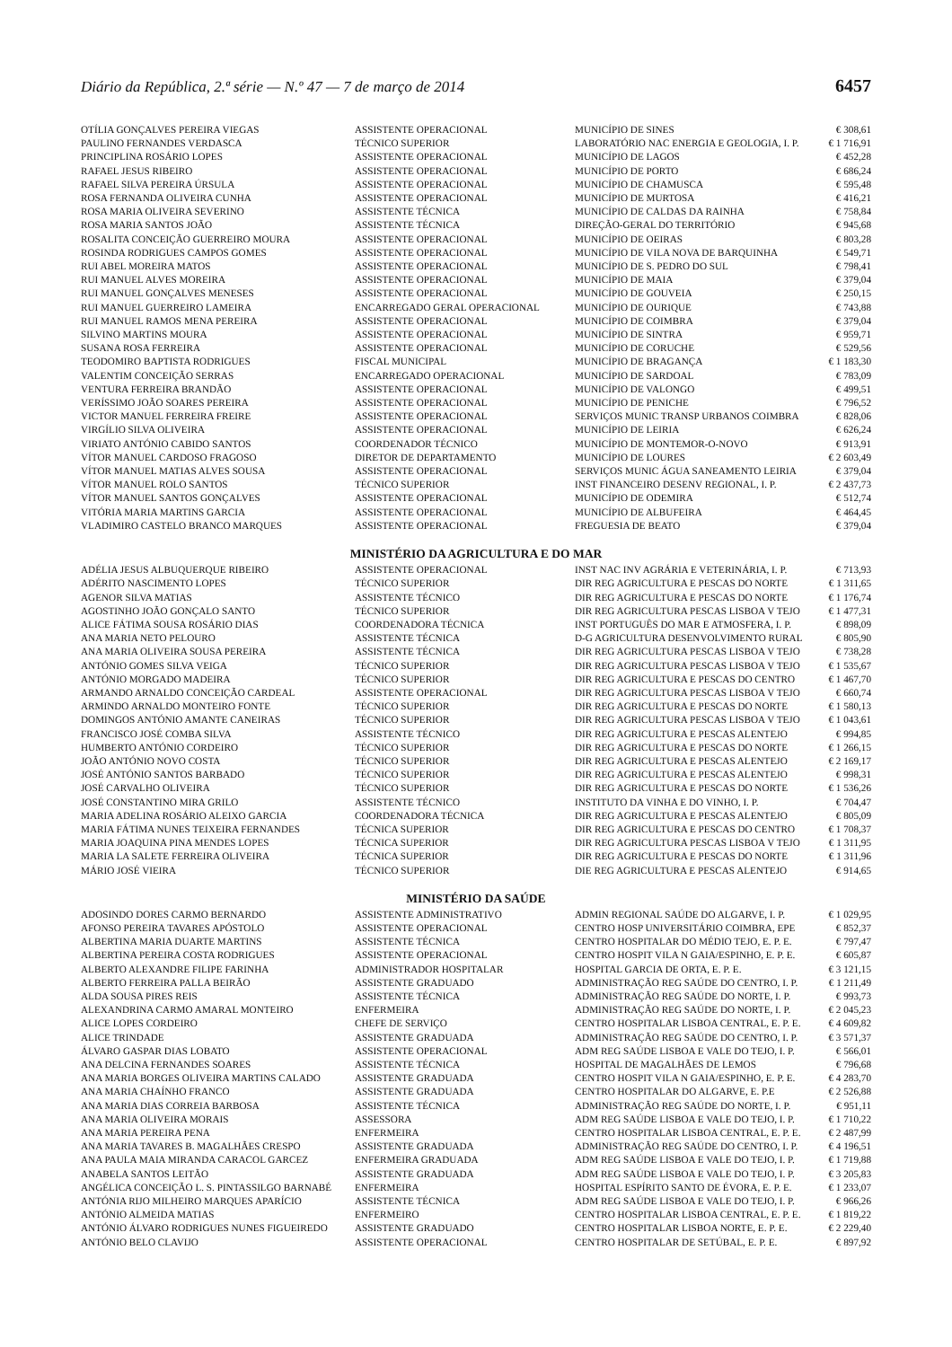Diário da República, 2.ª série — N.º 47 — 7 de março de 2014 6457
| OTÍLIA GONÇALVES PEREIRA VIEGAS | ASSISTENTE OPERACIONAL | MUNICÍPIO DE SINES | € 308,61 |
| PAULINO FERNANDES VERDASCA | TÉCNICO SUPERIOR | LABORATÓRIO NAC ENERGIA E GEOLOGIA, I. P. | € 1 716,91 |
| PRINCIPLINA ROSÁRIO LOPES | ASSISTENTE OPERACIONAL | MUNICÍPIO DE LAGOS | € 452,28 |
| RAFAEL JESUS RIBEIRO | ASSISTENTE OPERACIONAL | MUNICÍPIO DE PORTO | € 686,24 |
| RAFAEL SILVA PEREIRA ÚRSULA | ASSISTENTE OPERACIONAL | MUNICÍPIO DE CHAMUSCA | € 595,48 |
| ROSA FERNANDA OLIVEIRA CUNHA | ASSISTENTE OPERACIONAL | MUNICÍPIO DE MURTOSA | € 416,21 |
| ROSA MARIA OLIVEIRA SEVERINO | ASSISTENTE TÉCNICA | MUNICÍPIO DE CALDAS DA RAINHA | € 758,84 |
| ROSA MARIA SANTOS JOÃO | ASSISTENTE TÉCNICA | DIREÇÃO-GERAL DO TERRITÓRIO | € 945,68 |
| ROSALITA CONCEIÇÃO GUERREIRO MOURA | ASSISTENTE OPERACIONAL | MUNICÍPIO DE OEIRAS | € 803,28 |
| ROSINDA RODRIGUES CAMPOS GOMES | ASSISTENTE OPERACIONAL | MUNICÍPIO DE VILA NOVA DE BARQUINHA | € 549,71 |
| RUI ABEL MOREIRA MATOS | ASSISTENTE OPERACIONAL | MUNICÍPIO DE S. PEDRO DO SUL | € 798,41 |
| RUI MANUEL ALVES MOREIRA | ASSISTENTE OPERACIONAL | MUNICÍPIO DE MAIA | € 379,04 |
| RUI MANUEL GONÇALVES MENESES | ASSISTENTE OPERACIONAL | MUNICÍPIO DE GOUVEIA | € 250,15 |
| RUI MANUEL GUERREIRO LAMEIRA | ENCARREGADO GERAL OPERACIONAL | MUNICÍPIO DE OURIQUE | € 743,88 |
| RUI MANUEL RAMOS MENA PEREIRA | ASSISTENTE OPERACIONAL | MUNICÍPIO DE COIMBRA | € 379,04 |
| SILVINO MARTINS MOURA | ASSISTENTE OPERACIONAL | MUNICÍPIO DE SINTRA | € 959,71 |
| SUSANA ROSA FERREIRA | ASSISTENTE OPERACIONAL | MUNICÍPIO DE CORUCHE | € 529,56 |
| TEODOMIRO BAPTISTA RODRIGUES | FISCAL MUNICIPAL | MUNICÍPIO DE BRAGANÇA | € 1 183,30 |
| VALENTIM CONCEIÇÃO SERRAS | ENCARREGADO OPERACIONAL | MUNICÍPIO DE SARDOAL | € 783,09 |
| VENTURA FERREIRA BRANDÃO | ASSISTENTE OPERACIONAL | MUNICÍPIO DE VALONGO | € 499,51 |
| VERÍSSIMO JOÃO SOARES PEREIRA | ASSISTENTE OPERACIONAL | MUNICÍPIO DE PENICHE | € 796,52 |
| VICTOR MANUEL FERREIRA FREIRE | ASSISTENTE OPERACIONAL | SERVIÇOS MUNIC TRANSP URBANOS COIMBRA | € 828,06 |
| VIRGÍLIO SILVA OLIVEIRA | ASSISTENTE OPERACIONAL | MUNICÍPIO DE LEIRIA | € 626,24 |
| VIRIATO ANTÓNIO CABIDO SANTOS | COORDENADOR TÉCNICO | MUNICÍPIO DE MONTEMOR-O-NOVO | € 913,91 |
| VÍTOR MANUEL CARDOSO FRAGOSO | DIRETOR DE DEPARTAMENTO | MUNICÍPIO DE LOURES | € 2 603,49 |
| VÍTOR MANUEL MATIAS ALVES SOUSA | ASSISTENTE OPERACIONAL | SERVIÇOS MUNIC ÁGUA SANEAMENTO LEIRIA | € 379,04 |
| VÍTOR MANUEL ROLO SANTOS | TÉCNICO SUPERIOR | INST FINANCEIRO DESENV REGIONAL, I. P. | € 2 437,73 |
| VÍTOR MANUEL SANTOS GONÇALVES | ASSISTENTE OPERACIONAL | MUNICÍPIO DE ODEMIRA | € 512,74 |
| VITÓRIA MARIA MARTINS GARCIA | ASSISTENTE OPERACIONAL | MUNICÍPIO DE ALBUFEIRA | € 464,45 |
| VLADIMIRO CASTELO BRANCO MARQUES | ASSISTENTE OPERACIONAL | FREGUESIA DE BEATO | € 379,04 |
MINISTÉRIO DA AGRICULTURA E DO MAR
| ADÉLIA JESUS ALBUQUERQUE RIBEIRO | ASSISTENTE OPERACIONAL | INST NAC INV AGRÁRIA E VETERINÁRIA, I. P. | € 713,93 |
| ADÉRITO NASCIMENTO LOPES | TÉCNICO SUPERIOR | DIR REG AGRICULTURA E PESCAS DO NORTE | € 1 311,65 |
| AGENOR SILVA MATIAS | ASSISTENTE TÉCNICO | DIR REG AGRICULTURA E PESCAS DO NORTE | € 1 176,74 |
| AGOSTINHO JOÃO GONÇALO SANTO | TÉCNICO SUPERIOR | DIR REG AGRICULTURA PESCAS LISBOA V TEJO | € 1 477,31 |
| ALICE FÁTIMA SOUSA ROSÁRIO DIAS | COORDENADORA TÉCNICA | INST PORTUGUÊS DO MAR E ATMOSFERA, I. P. | € 898,09 |
| ANA MARIA NETO PELOURO | ASSISTENTE TÉCNICA | D-G AGRICULTURA DESENVOLVIMENTO RURAL | € 805,90 |
| ANA MARIA OLIVEIRA SOUSA PEREIRA | ASSISTENTE TÉCNICA | DIR REG AGRICULTURA PESCAS LISBOA V TEJO | € 738,28 |
| ANTÓNIO GOMES SILVA VEIGA | TÉCNICO SUPERIOR | DIR REG AGRICULTURA PESCAS LISBOA V TEJO | € 1 535,67 |
| ANTÓNIO MORGADO MADEIRA | TÉCNICO SUPERIOR | DIR REG AGRICULTURA E PESCAS DO CENTRO | € 1 467,70 |
| ARMANDO ARNALDO CONCEIÇÃO CARDEAL | ASSISTENTE OPERACIONAL | DIR REG AGRICULTURA PESCAS LISBOA V TEJO | € 660,74 |
| ARMINDO ARNALDO MONTEIRO FONTE | TÉCNICO SUPERIOR | DIR REG AGRICULTURA E PESCAS DO NORTE | € 1 580,13 |
| DOMINGOS ANTÓNIO AMANTE CANEIRAS | TÉCNICO SUPERIOR | DIR REG AGRICULTURA PESCAS LISBOA V TEJO | € 1 043,61 |
| FRANCISCO JOSÉ COMBA SILVA | ASSISTENTE TÉCNICO | DIR REG AGRICULTURA E PESCAS ALENTEJO | € 994,85 |
| HUMBERTO ANTÓNIO CORDEIRO | TÉCNICO SUPERIOR | DIR REG AGRICULTURA E PESCAS DO NORTE | € 1 266,15 |
| JOÃO ANTÓNIO NOVO COSTA | TÉCNICO SUPERIOR | DIR REG AGRICULTURA E PESCAS ALENTEJO | € 2 169,17 |
| JOSÉ ANTÓNIO SANTOS BARBADO | TÉCNICO SUPERIOR | DIR REG AGRICULTURA E PESCAS ALENTEJO | € 998,31 |
| JOSÉ CARVALHO OLIVEIRA | TÉCNICO SUPERIOR | DIR REG AGRICULTURA E PESCAS DO NORTE | € 1 536,26 |
| JOSÉ CONSTANTINO MIRA GRILO | ASSISTENTE TÉCNICO | INSTITUTO DA VINHA E DO VINHO, I. P. | € 704,47 |
| MARIA ADELINA ROSÁRIO ALEIXO GARCIA | COORDENADORA TÉCNICA | DIR REG AGRICULTURA E PESCAS ALENTEJO | € 805,09 |
| MARIA FÁTIMA NUNES TEIXEIRA FERNANDES | TÉCNICA SUPERIOR | DIR REG AGRICULTURA E PESCAS DO CENTRO | € 1 708,37 |
| MARIA JOAQUINA PINA MENDES LOPES | TÉCNICA SUPERIOR | DIR REG AGRICULTURA PESCAS LISBOA V TEJO | € 1 311,95 |
| MARIA LA SALETE FERREIRA OLIVEIRA | TÉCNICA SUPERIOR | DIR REG AGRICULTURA E PESCAS DO NORTE | € 1 311,96 |
| MÁRIO JOSÉ VIEIRA | TÉCNICO SUPERIOR | DIE REG AGRICULTURA E PESCAS ALENTEJO | € 914,65 |
MINISTÉRIO DA SAÚDE
| ADOSINDO DORES CARMO BERNARDO | ASSISTENTE ADMINISTRATIVO | ADMIN REGIONAL SAÚDE DO ALGARVE, I. P. | € 1 029,95 |
| AFONSO PEREIRA TAVARES APÓSTOLO | ASSISTENTE OPERACIONAL | CENTRO HOSP UNIVERSITÁRIO COIMBRA, EPE | € 852,37 |
| ALBERTINA MARIA DUARTE MARTINS | ASSISTENTE TÉCNICA | CENTRO HOSPITALAR DO MÉDIO TEJO, E. P. E. | € 797,47 |
| ALBERTINA PEREIRA COSTA RODRIGUES | ASSISTENTE OPERACIONAL | CENTRO HOSPIT VILA N GAIA/ESPINHO, E. P. E. | € 605,87 |
| ALBERTO ALEXANDRE FILIPE FARINHA | ADMINISTRADOR HOSPITALAR | HOSPITAL GARCIA DE ORTA, E. P. E. | € 3 121,15 |
| ALBERTO FERREIRA PALLA BEIRÃO | ASSISTENTE GRADUADO | ADMINISTRAÇÃO REG SAÚDE DO CENTRO, I. P. | € 1 211,49 |
| ALDA SOUSA PIRES REIS | ASSISTENTE TÉCNICA | ADMINISTRAÇÃO REG SAÚDE DO NORTE, I. P. | € 993,73 |
| ALEXANDRINA CARMO AMARAL MONTEIRO | ENFERMEIRA | ADMINISTRAÇÃO REG SAÚDE DO NORTE, I. P. | € 2 045,23 |
| ALICE LOPES CORDEIRO | CHEFE DE SERVIÇO | CENTRO HOSPITALAR LISBOA CENTRAL, E. P. E. | € 4 609,82 |
| ALICE TRINDADE | ASSISTENTE GRADUADA | ADMINISTRAÇÃO REG SAÚDE DO CENTRO, I. P. | € 3 571,37 |
| ÁLVARO GASPAR DIAS LOBATO | ASSISTENTE OPERACIONAL | ADM REG SAÚDE LISBOA E VALE DO TEJO, I. P. | € 566,01 |
| ANA DELCINA FERNANDES SOARES | ASSISTENTE TÉCNICA | HOSPITAL DE MAGALHÃES DE LEMOS | € 796,68 |
| ANA MARIA BORGES OLIVEIRA MARTINS CALADO | ASSISTENTE GRADUADA | CENTRO HOSPIT VILA N GAIA/ESPINHO, E. P. E. | € 4 283,70 |
| ANA MARIA CHAÍNHO FRANCO | ASSISTENTE GRADUADA | CENTRO HOSPITALAR DO ALGARVE, E. P.E | € 2 526,88 |
| ANA MARIA DIAS CORREIA BARBOSA | ASSISTENTE TÉCNICA | ADMINISTRAÇÃO REG SAÚDE DO NORTE, I. P. | € 951,11 |
| ANA MARIA OLIVEIRA MORAIS | ASSESSORA | ADM REG SAÚDE LISBOA E VALE DO TEJO, I. P. | € 1 710,22 |
| ANA MARIA PEREIRA PENA | ENFERMEIRA | CENTRO HOSPITALAR LISBOA CENTRAL, E. P. E. | € 2 487,99 |
| ANA MARIA TAVARES B. MAGALHÃES CRESPO | ASSISTENTE GRADUADA | ADMINISTRAÇÃO REG SAÚDE DO CENTRO, I. P. | € 4 196,51 |
| ANA PAULA MAIA MIRANDA CARACOL GARCEZ | ENFERMEIRA GRADUADA | ADM REG SAÚDE LISBOA E VALE DO TEJO, I. P. | € 1 719,88 |
| ANABELA SANTOS LEITÃO | ASSISTENTE GRADUADA | ADM REG SAÚDE LISBOA E VALE DO TEJO, I. P. | € 3 205,83 |
| ANGÉLICA CONCEIÇÃO L. S. PINTASSILGO BARNABÉ | ENFERMEIRA | HOSPITAL ESPÍRITO SANTO DE ÉVORA, E. P. E. | € 1 233,07 |
| ANTÓNIA RIJO MILHEIRO MARQUES APARÍCIO | ASSISTENTE TÉCNICA | ADM REG SAÚDE LISBOA E VALE DO TEJO, I. P. | € 966,26 |
| ANTÓNIO ALMEIDA MATIAS | ENFERMEIRO | CENTRO HOSPITALAR LISBOA CENTRAL, E. P. E. | € 1 819,22 |
| ANTÓNIO ÁLVARO RODRIGUES NUNES FIGUEIREDO | ASSISTENTE GRADUADO | CENTRO HOSPITALAR LISBOA NORTE, E. P. E. | € 2 229,40 |
| ANTÓNIO BELO CLAVIJO | ASSISTENTE OPERACIONAL | CENTRO HOSPITALAR DE SETÚBAL, E. P. E. | € 897,92 |